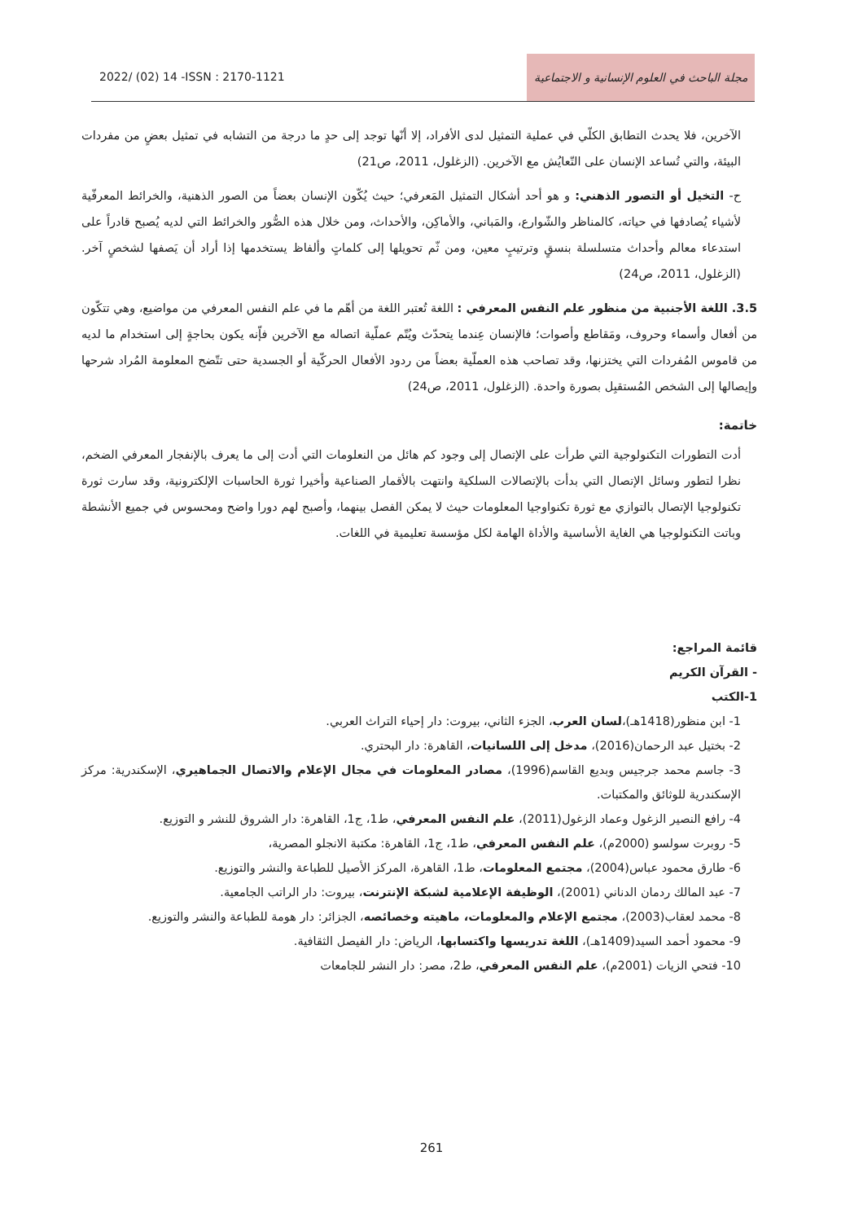2022/ (02) 14 -ISSN : 2170-1121
مجلة الباحث في العلوم الإنسانية و الاجتماعية
الآخرين، فلا يحدث التطابق الكلّي في عملية التمثيل لدى الأفراد، إلا أنّها توجد إلى حدٍ ما درجة من التشابه في تمثيل بعضٍ من مفردات البيئة، والتي تُساعد الإنسان على التّعايُش مع الآخرين. (الزغلول، 2011، ص21)
ح- التخيل أو التصور الذهني: و هو أحد أشكال التمثيل المَعرفي؛ حيث يُكّون الإنسان بعضاً من الصور الذهنية، والخرائط المعرفّية لأشياء يُصادفها في حياته، كالمناظر والشّوارع، والمَباني، والأماكِن، والأحداث، ومن خلال هذه الصُّور والخرائط التي لديه يُصبح قادراً على استدعاء معالم وأحداث متسلسلة بنسقٍ وترتيبٍ معين، ومن ثّم تحويلها إلى كلماتٍ وألفاظ يستخدمها إذا أراد أن يَصفها لشخصٍ آخر. (الزغلول، 2011، ص24)
3.5. اللغة الأجنبية من منظور علم النفس المعرفي : اللغة تُعتبر اللغة من أهّم ما في علم النفس المعرفي من مواضيع، وهي تتكّون من أفعال وأسماء وحروف، ومَقاطع وأصوات؛ فالإنسان عِندما يتحدّث ويُتّم عملّية اتصاله مع الآخرين فإّنه يكون بحاجةٍ إلى استخدام ما لديه من قاموس المُفردات التي يختزنها، وقد تصاحب هذه العملّية بعضاً من ردود الأفعال الحركّية أو الجسدية حتى تتّضح المعلومة المُراد شرحها وإيصالها إلى الشخص المُستقبِل بصورة واحدة. (الزغلول، 2011، ص24)
خاتمة:
أدت التطورات التكنولوجية التي طرأت على الإتصال إلى وجود كم هائل من النعلومات التي أدت إلى ما يعرف بالإنفجار المعرفي الضخم، نظرا لتطور وسائل الإتصال التي بدأت بالإتصالات السلكية وانتهت بالأقمار الصناعية وأخيرا ثورة الحاسبات الإلكترونية، وقد سارت ثورة تكنولوجيا الإتصال بالتوازي مع ثورة تكنواوجيا المعلومات حيث لا يمكن الفصل بينهما، وأصبح لهم دورا واضح ومحسوس في جميع الأنشطة وباتت التكنولوجيا هي الغاية الأساسية والأداة الهامة لكل مؤسسة تعليمية في اللغات.
قائمة المراجع:
- القرآن الكريم
1-الكتب
1- ابن منظور(1418هـ)،لسان العرب، الجزء الثاني، بيروت: دار إحياء التراث العربي.
2- بختيل عبد الرحمان(2016)، مدخل إلى اللسانيات، القاهرة: دار البحتري.
3- جاسم محمد جرجيس وبديع القاسم(1996)، مصادر المعلومات في مجال الإعلام والاتصال الجماهيري، الإسكندرية: مركز الإسكندرية للوثائق والمكتبات.
4- رافع النصير الزغول وعماد الزغول(2011)، علم النفس المعرفي، ط1، ج1، القاهرة: دار الشروق للنشر و التوزيع.
5- روبرت سولسو (2000م)، علم النفس المعرفي، ط1، ج1، القاهرة: مكتبة الانجلو المصرية،
6- طارق محمود عباس(2004)، مجتمع المعلومات، ط1، القاهرة، المركز الأصيل للطباعة والنشر والتوزيع.
7- عبد المالك ردمان الدناني (2001)، الوظيفة الإعلامية لشبكة الإنترنت، بيروت: دار الراتب الجامعية.
8- محمد لعقاب(2003)، مجتمع الإعلام والمعلومات، ماهيته وخصائصه، الجزائر: دار هومة للطباعة والنشر والتوزيع.
9- محمود أحمد السيد(1409هـ)، اللغة تدريسها واكتسابها، الرياض: دار الفيصل الثقافية.
10- فتحي الزيات (2001م)، علم النفس المعرفي، ط2، مصر: دار النشر للجامعات
261